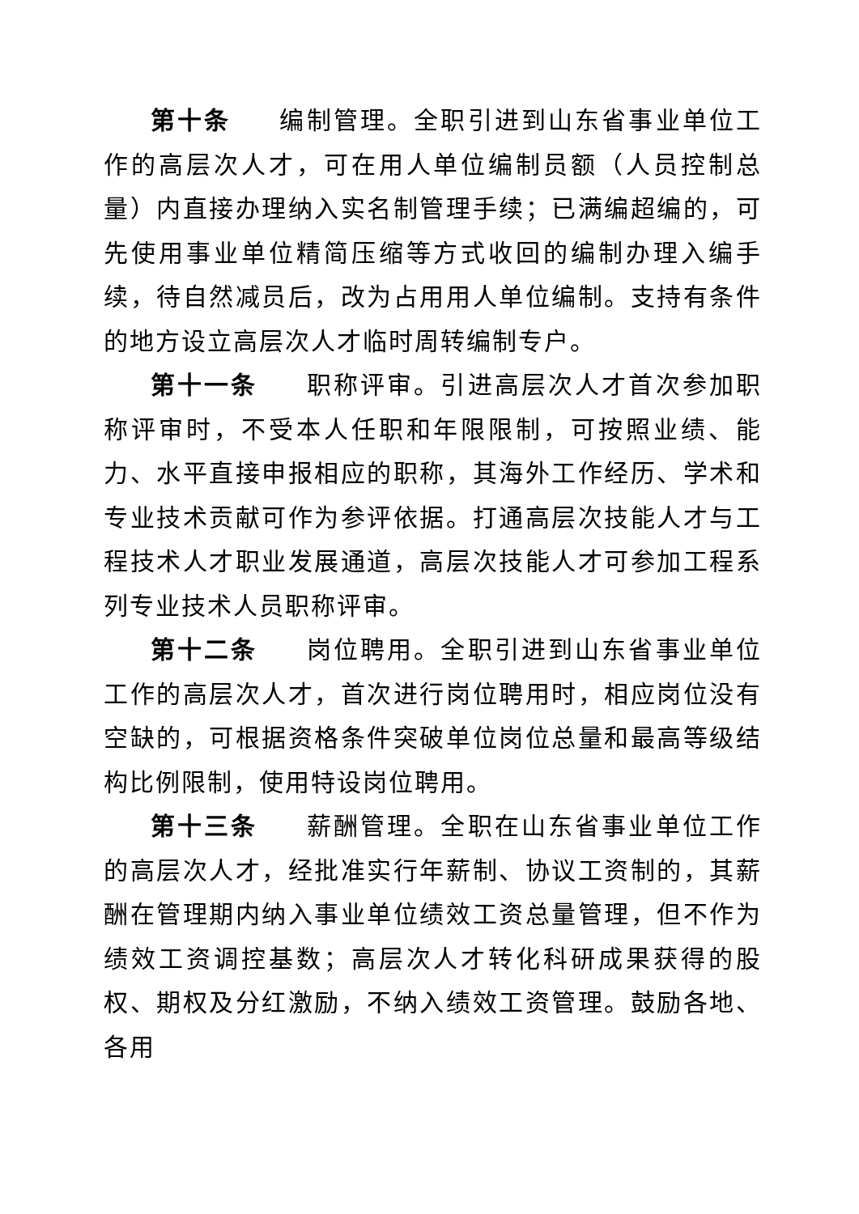第十条 编制管理。全职引进到山东省事业单位工作的高层次人才，可在用人单位编制员额（人员控制总量）内直接办理纳入实名制管理手续；已满编超编的，可先使用事业单位精简压缩等方式收回的编制办理入编手续，待自然减员后，改为占用用人单位编制。支持有条件的地方设立高层次人才临时周转编制专户。
第十一条 职称评审。引进高层次人才首次参加职称评审时，不受本人任职和年限限制，可按照业绩、能力、水平直接申报相应的职称，其海外工作经历、学术和专业技术贡献可作为参评依据。打通高层次技能人才与工程技术人才职业发展通道，高层次技能人才可参加工程系列专业技术人员职称评审。
第十二条 岗位聘用。全职引进到山东省事业单位工作的高层次人才，首次进行岗位聘用时，相应岗位没有空缺的，可根据资格条件突破单位岗位总量和最高等级结构比例限制，使用特设岗位聘用。
第十三条 薪酬管理。全职在山东省事业单位工作的高层次人才，经批准实行年薪制、协议工资制的，其薪酬在管理期内纳入事业单位绩效工资总量管理，但不作为绩效工资调控基数；高层次人才转化科研成果获得的股权、期权及分红激励，不纳入绩效工资管理。鼓励各地、各用